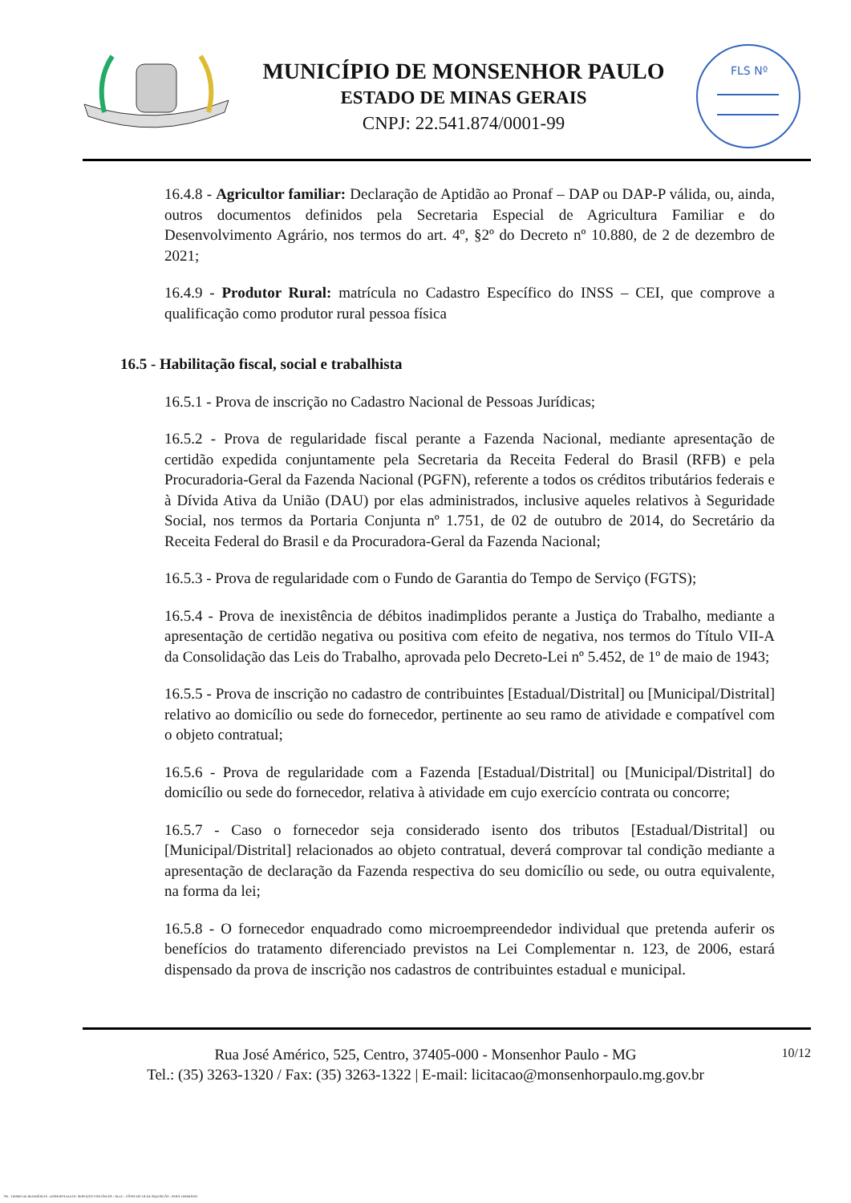MUNICÍPIO DE MONSENHOR PAULO
ESTADO DE MINAS GERAIS
CNPJ: 22.541.874/0001-99
FLS Nº
16.4.8 - Agricultor familiar: Declaração de Aptidão ao Pronaf – DAP ou DAP-P válida, ou, ainda, outros documentos definidos pela Secretaria Especial de Agricultura Familiar e do Desenvolvimento Agrário, nos termos do art. 4º, §2º do Decreto nº 10.880, de 2 de dezembro de 2021;
16.4.9 - Produtor Rural: matrícula no Cadastro Específico do INSS – CEI, que comprove a qualificação como produtor rural pessoa física
16.5 - Habilitação fiscal, social e trabalhista
16.5.1 - Prova de inscrição no Cadastro Nacional de Pessoas Jurídicas;
16.5.2 - Prova de regularidade fiscal perante a Fazenda Nacional, mediante apresentação de certidão expedida conjuntamente pela Secretaria da Receita Federal do Brasil (RFB) e pela Procuradoria-Geral da Fazenda Nacional (PGFN), referente a todos os créditos tributários federais e à Dívida Ativa da União (DAU) por elas administrados, inclusive aqueles relativos à Seguridade Social, nos termos da Portaria Conjunta nº 1.751, de 02 de outubro de 2014, do Secretário da Receita Federal do Brasil e da Procuradora-Geral da Fazenda Nacional;
16.5.3 - Prova de regularidade com o Fundo de Garantia do Tempo de Serviço (FGTS);
16.5.4 - Prova de inexistência de débitos inadimplidos perante a Justiça do Trabalho, mediante a apresentação de certidão negativa ou positiva com efeito de negativa, nos termos do Título VII-A da Consolidação das Leis do Trabalho, aprovada pelo Decreto-Lei nº 5.452, de 1º de maio de 1943;
16.5.5 - Prova de inscrição no cadastro de contribuintes [Estadual/Distrital] ou [Municipal/Distrital] relativo ao domicílio ou sede do fornecedor, pertinente ao seu ramo de atividade e compatível com o objeto contratual;
16.5.6 - Prova de regularidade com a Fazenda [Estadual/Distrital] ou [Municipal/Distrital] do domicílio ou sede do fornecedor, relativa à atividade em cujo exercício contrata ou concorre;
16.5.7 - Caso o fornecedor seja considerado isento dos tributos [Estadual/Distrital] ou [Municipal/Distrital] relacionados ao objeto contratual, deverá comprovar tal condição mediante a apresentação de declaração da Fazenda respectiva do seu domicílio ou sede, ou outra equivalente, na forma da lei;
16.5.8 - O fornecedor enquadrado como microempreendedor individual que pretenda auferir os benefícios do tratamento diferenciado previstos na Lei Complementar n. 123, de 2006, estará dispensado da prova de inscrição nos cadastros de contribuintes estadual e municipal.
Rua José Américo, 525, Centro, 37405-000 - Monsenhor Paulo - MG
Tel.: (35) 3263-1320 / Fax: (35) 3263-1322 | E-mail: licitacao@monsenhorpaulo.mg.gov.br
10/12
784 - TERMO DE REFERÊNCIA - DISPENSA ELETR. SERVIÇOS CONTÍNUOS - NLLC - CÓPIA DO TR DE AQUISIÇÃO - PARA TERMINAR